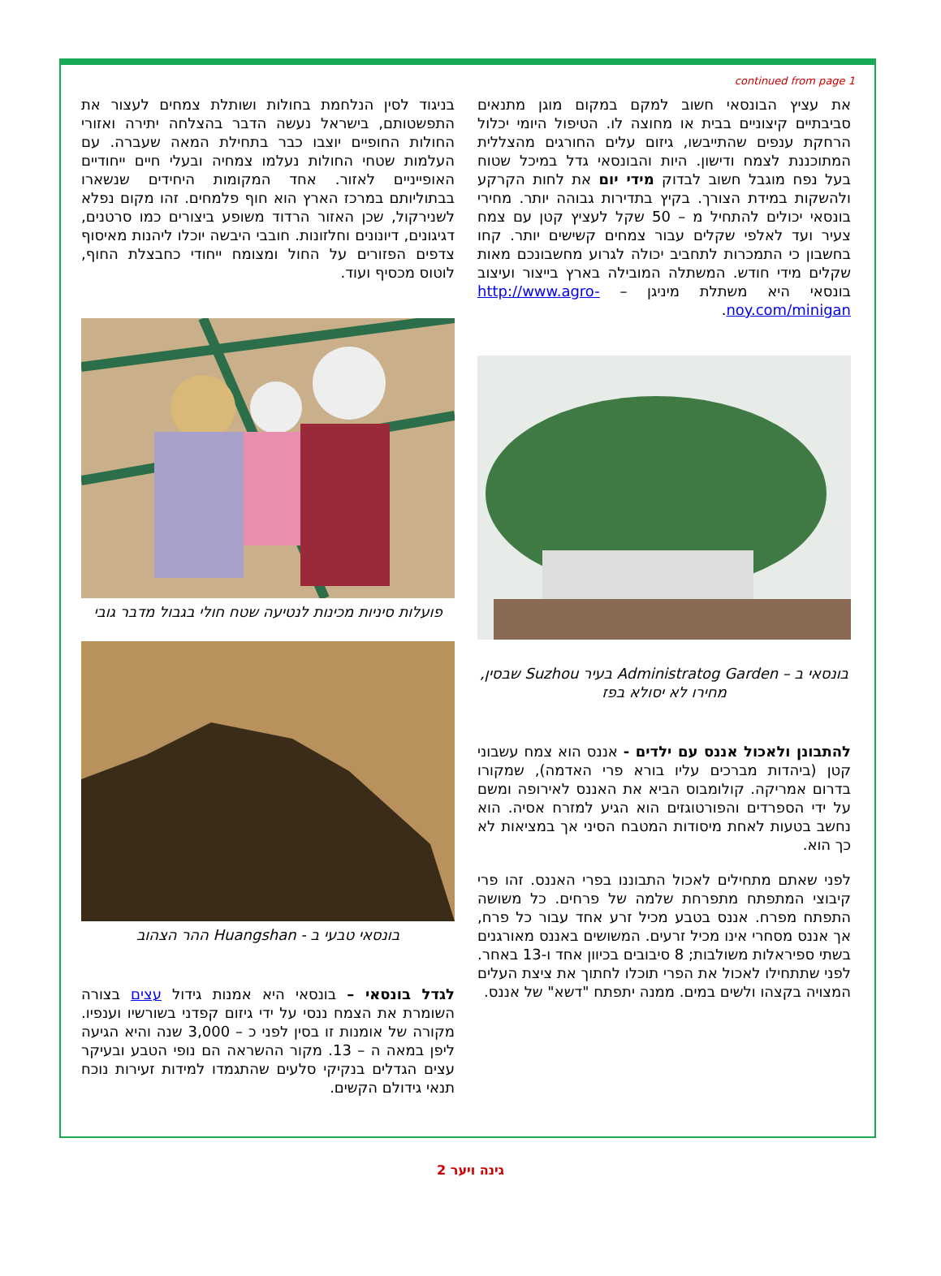continued from page 1
בניגוד לסין הנלחמת בחולות ושותלת צמחים לעצור את התפשטותם, בישראל נעשה הדבר בהצלחה יתירה ואזורי החולות החופיים יוצבו כבר בתחילת המאה שעברה. עם העלמות שטחי החולות נעלמו צמחיה ובעלי חיים ייחודיים האופייניים לאזור. אחד המקומות היחידים שנשארו בבתוליותם במרכז הארץ הוא חוף פלמחים. זהו מקום נפלא לשנירקול, שכן האזור הרדוד משופע ביצורים כמו סרטנים, דגיגונים, דיונונים וחלזונות. חובבי היבשה יוכלו ליהנות מאיסוף צדפים הפזורים על החול ומצומח ייחודי כחבצלת החוף, לוטוס מכסיף ועוד.
פועלות סיניות מכינות לנטיעה שטח חולי בגבול מדבר גובי
בונסאי טבעי ב - Huangshan ההר הצהוב
לגדל בונסאי – בונסאי היא אמנות גידול עצים בצורה השומרת את הצמח ננסי על ידי גיזום קפדני בשורשיו וענפיו. מקורה של אומנות זו בסין לפני כ – 3,000 שנה והיא הגיעה ליפן במאה ה – 13. מקור ההשראה הם נופי הטבע ובעיקר עצים הגדלים בנקיקי סלעים שהתגמדו למידות זעירות נוכח תנאי גידולם הקשים.
את עציץ הבונסאי חשוב למקם במקום מוגן מתנאים סביבתיים קיצוניים בבית או מחוצה לו. הטיפול היומי יכלול הרחקת ענפים שהתייבשו, גיזום עלים החורגים מהצללית המתוכננת לצמח ודישון. היות והבונסאי גדל במיכל שטוח בעל נפח מוגבל חשוב לבדוק מידי יום את לחות הקרקע ולהשקות במידת הצורך. בקיץ בתדירות גבוהה יותר. מחירי בונסאי יכולים להתחיל מ – 50 שקל לעציץ קטן עם צמח צעיר ועד לאלפי שקלים עבור צמחים קשישים יותר. קחו בחשבון כי התמכרות לתחביב יכולה לגרוע מחשבונכם מאות שקלים מידי חודש. המשתלה המובילה בארץ בייצור ועיצוב בונסאי היא משתלת מיניגן – http://www.agro-noy.com/minigan.
בונסאי ב – Administratog Garden בעיר Suzhou שבסין, מחירו לא יסולא בפז
להתבונן ולאכול אננס עם ילדים - אננס הוא צמח עשבוני קטן (ביהדות מברכים עליו בורא פרי האדמה), שמקורו בדרום אמריקה. קולומבוס הביא את האננס לאירופה ומשם על ידי הספרדים והפורטוגזים הוא הגיע למזרח אסיה. הוא נחשב בטעות לאחת מיסודות המטבח הסיני אך במציאות לא כך הוא.
לפני שאתם מתחילים לאכול התבוננו בפרי האננס. זהו פרי קיבוצי המתפתח מתפרחת שלמה של פרחים. כל משושה התפתח מפרח. אננס בטבע מכיל זרע אחד עבור כל פרח, אך אננס מסחרי אינו מכיל זרעים. המשושים באננס מאורגנים בשתי ספיראלות משולבות; 8 סיבובים בכיוון אחד ו-13 באחר. לפני שתתחילו לאכול את הפרי תוכלו לחתוך את ציצת העלים המצויה בקצהו ולשים במים. ממנה יתפתח "דשא" של אננס.
גינה ויער 2